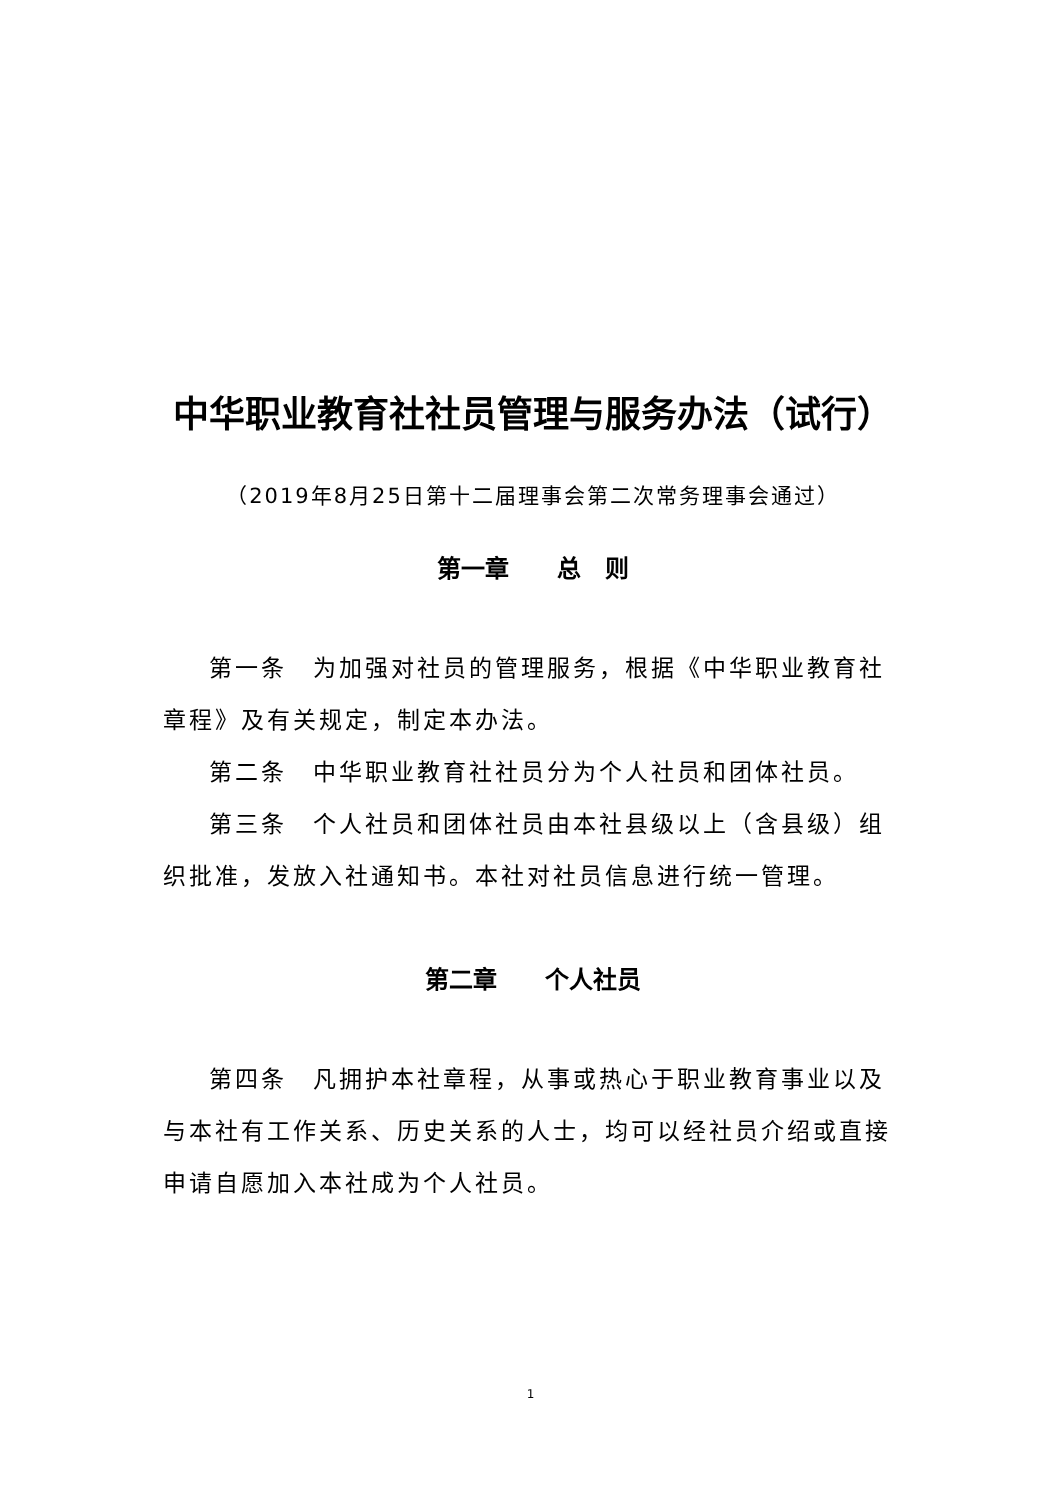中华职业教育社社员管理与服务办法（试行）
（2019年8月25日第十二届理事会第二次常务理事会通过）
第一章　　总　则
第一条　为加强对社员的管理服务，根据《中华职业教育社章程》及有关规定，制定本办法。
第二条　中华职业教育社社员分为个人社员和团体社员。
第三条　个人社员和团体社员由本社县级以上（含县级）组织批准，发放入社通知书。本社对社员信息进行统一管理。
第二章　　个人社员
第四条　凡拥护本社章程，从事或热心于职业教育事业以及与本社有工作关系、历史关系的人士，均可以经社员介绍或直接申请自愿加入本社成为个人社员。
1